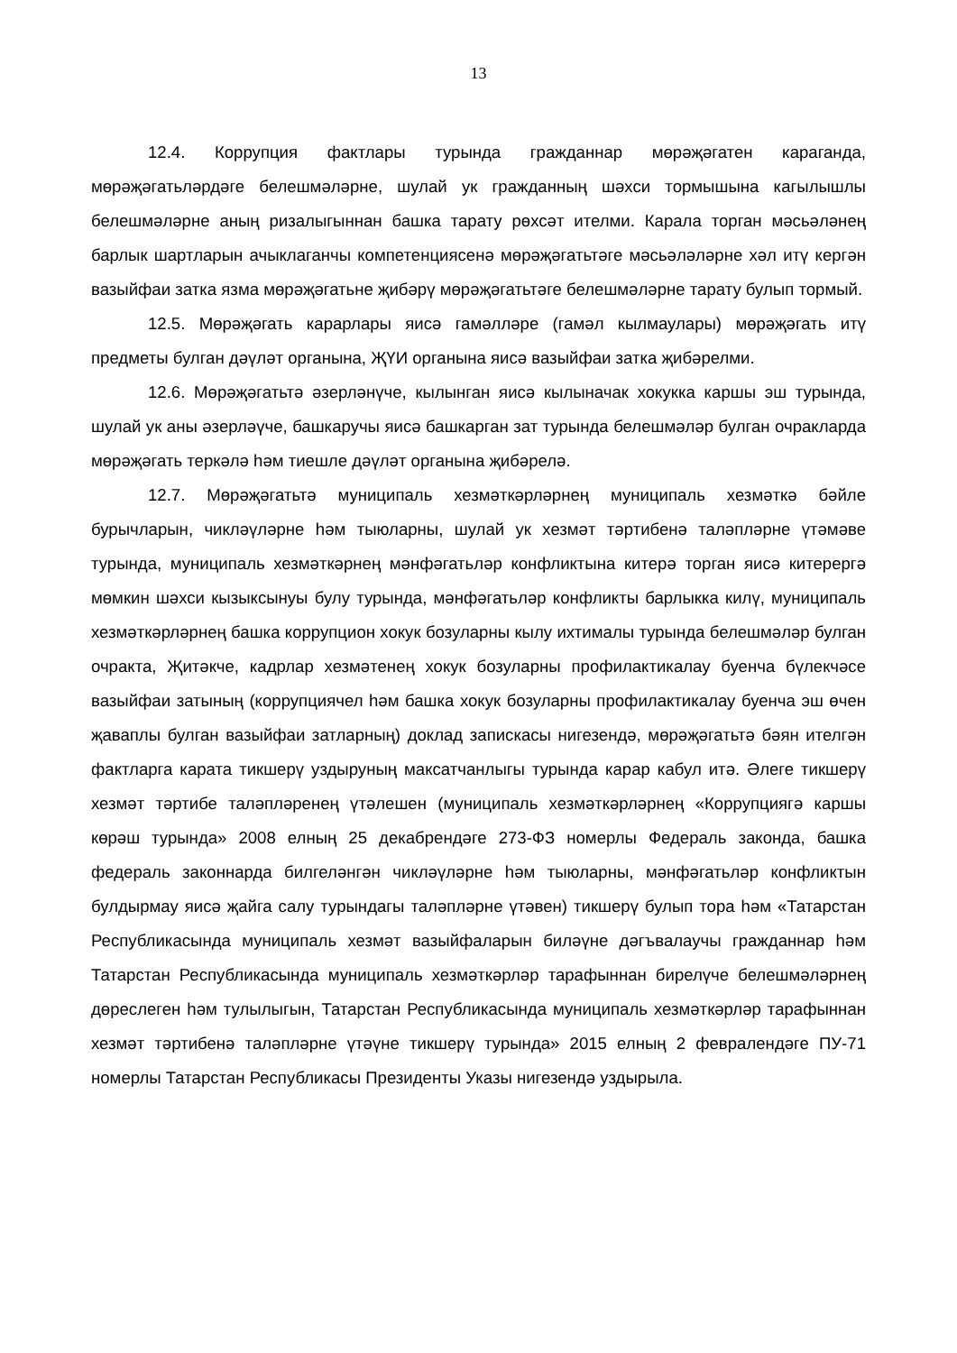13
12.4. Коррупция фактлары турында гражданнар мөрәҗәгатен караганда, мөрәҗәгатьләрдәге белешмәләрне, шулай ук гражданның шәхси тормышына кагылышлы белешмәләрне аның ризалыгыннан башка тарату рөхсәт ителми. Карала торган мәсьәләнең барлык шартларын ачыклаганчы компетенциясенә мөрәҗәгатьтәге мәсьәләләрне хәл итү кергән вазыйфаи затка язма мөрәҗәгатьне җибәрү мөрәҗәгатьтәге белешмәләрне тарату булып тормый.
12.5. Мөрәҗәгать карарлары яисә гамәлләре (гамәл кылмаулары) мөрәҗәгать итү предметы булган дәүләт органына, ҖҮИ органына яисә вазыйфаи затка җибәрелми.
12.6. Мөрәҗәгатьтә әзерләнүче, кылынган яисә кылыначак хокукка каршы эш турында, шулай ук аны әзерләүче, башкаручы яисә башкарган зат турында белешмәләр булган очракларда мөрәҗәгать теркәлә һәм тиешле дәүләт органына җибәрелә.
12.7. Мөрәҗәгатьтә муниципаль хезмәткәрләрнең муниципаль хезмәткә бәйле бурычларын, чикләүләрне һәм тыюларны, шулай ук хезмәт тәртибенә таләпләрне үтәмәве турында, муниципаль хезмәткәрнең мәнфәгатьләр конфликтына китерә торган яисә китерергә мөмкин шәхси кызыксынуы булу турында, мәнфәгатьләр конфликты барлыкка килү, муниципаль хезмәткәрләрнең башка коррупцион хокук бозуларны кылу ихтималы турында белешмәләр булган очракта, Җитәкче, кадрлар хезмәтенең хокук бозуларны профилактикалау буенча бүлекчәсе вазыйфаи затының (коррупциячел һәм башка хокук бозуларны профилактикалау буенча эш өчен җаваплы булган вазыйфаи затларның) доклад запискасы нигезендә, мөрәҗәгатьтә бәян ителгән фактларга карата тикшерү уздыруның максатчанлыгы турында карар кабул итә. Әлеге тикшерү хезмәт тәртибе таләпләренең үтәлешен (муниципаль хезмәткәрләрнең «Коррупциягә каршы көрәш турында» 2008 елның 25 декабрендәге 273-ФЗ номерлы Федераль законда, башка федераль законнарда билгеләнгән чикләүләрне һәм тыюларны, мәнфәгатьләр конфликтын булдырмау яисә җайга салу турындагы таләпләрне үтәвен) тикшерү булып тора һәм «Татарстан Республикасында муниципаль хезмәт вазыйфаларын биләүне дәгъвалаучы гражданнар һәм Татарстан Республикасында муниципаль хезмәткәрләр тарафыннан бирелүче белешмәләрнең дөреслеген һәм тулылыгын, Татарстан Республикасында муниципаль хезмәткәрләр тарафыннан хезмәт тәртибенә таләпләрне үтәүне тикшерү турында» 2015 елның 2 февралендәге ПУ-71 номерлы Татарстан Республикасы Президенты Указы нигезендә уздырыла.